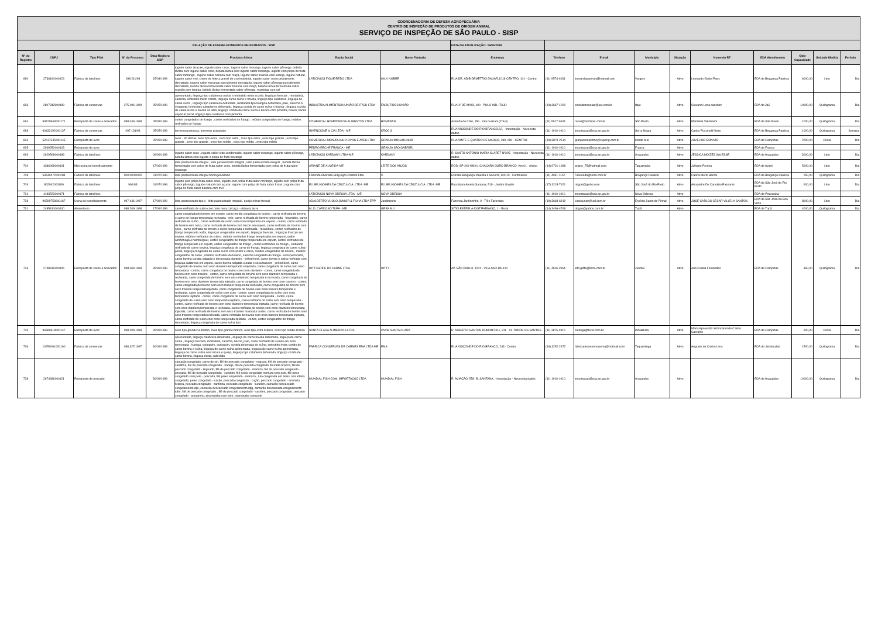| COORDENADORIA DE DEFESA AGROPECUÁRIA CENTRO DE INSPEÇÃO DE PRODUTOS DE ORIGEM ANIMAL SERVIÇO DE INSPEÇÃO DE SÃO PAULO - SISP | | | | | | | | | | | | | | | | | |
| RELAÇÃO DE ESTABELECIMENTOS REGISTRADOS - SISP | | | | | | | | DATA DA ATUALIZAÇÃO: 16/05/2018 | | | | | | | | | |
| Nº do Registro | CNPJ | Tipo POA | Nº do Processo | Data Registro SISP | Produtos Ativos | Razão Social | Nome Fantasia | Endereço | Telefone | E-mail | Município | Situação | Nome do RT | EDA Atendimento | Qtde Capacidade | Unidade Medida | Período |
| 680 | 2736160000129 | Fábrica de laticínios | 098.211/98 | 15/04/1999 | iogurte sabor abacaxi, iogurte sabor coco , iogurte sabor morango, iogurte sabor pêssego, bebida láctea com iogurte sabor coco, bebida láctea com iogurte sabor morango, iogurte com polpa de fruta sabor morango , iogurte sabor banana com maçã, iogurte sabor mamão com laranja, iogurte natural , iogurte sabor mel, creme de leite a granel de uso industrial, iogurte sabor coco parcialmente desnatado, iogurte sabor morango parcialmente desnatado, iogurte sabor pêssego parcialmente desnatado, bebida láctea fermentada sabor banana com maçã, bebida láctea fermentada sabor mamão com laranja, bebida láctea fermentada sabor pêssego, manteiga com sal | LATICINIOS FIGUEIREDO LTDA | MILK NOBRE | RUA DR. ADIB DEMETRIO DAUAR,1018-CENTRO, 101 - Centro | (11) 9574-4031 | leonardopaesvet@hotmail.com | Vargem | Ativo | Leonardo Godoi Paes | EDA de Bragança Paulista | 6000,00 | Litro | Dia |
| 683 | 2807343000198 | Fábrica de conservas | 275.191/1999 | 05/05/1999 | apresuntado, linguiça tipo calabresa cozida e embutido misto cozido, linguiças frescais , mortadela, salsicha, embutido misto cozido, linguiça carne suína e bovina, linguiça tipo calabresa, linguiça de carne suína , linguiça tipo calabresa defumada, mortadela tipo bologna defumada, paio, salsicha à vinagrete, lombo tipo canadense defumado, linguiça cozida de carne suína e bovina , linguiça cozida de carne suína e bovina ao alho, linguiça cozida de carne suína e bovina com pimenta, bacon, bacon especial pernil, linguiça tipo calabresa com pimenta | INDUSTRIA ALIMENTICIA UNIÃO DE ITAJU LTDA | EMBUTIDOS UNIÃO | RUA 1º DE MAIO, 100 - POLO IND. ITAJU | (14) 3667-1200 | embutidosuniao@uol.com.br | Itaju | Ativo | Giovanni Lima sanchez | EDA de Jaú | 10000,00 | Quilograma | Dia |
| 684 | 59470849000171 | Entreposto de carne e derivados | 098.046/1998 | 05/05/1999 | cortes congelados de frango , cortes resfriados de frango , miúdos congelados de frango, miúdos resfriados de frango | COMERCIAL BOMFRAN DE ALIMENTOS LTDA | BOMFRAN | Avenida do Café, 156 - Vila Guarani (Z Sul) | (11) 5017-0444 | roseli@bomfran.com.br | São Paulo | Ativo | Maristela Takahashi | EDA de São Paulo | 1000,00 | Quilograma | Dia |
| 688 | 60432192000137 | Fábrica de conservas | 097.131/98 | 05/05/1999 | torresmo pururuca, torresmo granulado | INVENCIONE & CIA LTDA - ME | KROC S | RUA VISCONDE DO RIO BRANCO,62, - Importação - Necessita dados | (11) 1010-1010 | importacao@cda.sp.gov.br | Serra Negra | Ativo | Carlos Puccinelli Netto | EDA de Bragança Paulista | 1000,00 | Quilograma | Semana |
| 694 | 52617545000145 | Entreposto de ovos | | 26/05/1999 | ovos - 30 dúzias, ovos tipo extra , ovos tipo extra , ovos tipo extra , ovos tipo grande , ovos tipo grande , ovos tipo grande , ovos tipo médio , ovos tipo médio , ovos tipo médio | COMERCIAL MONJOLINHO OVOS E AVES LTDA | GRANJA MONJOLINHO | RUA VINTE E QUATRO DE MARÇO, 289, 289 - CENTRO | (19) 3879-2514 | granjamonjolinho@superig.com.br | Monte Mor | Ativo | JUVELINO BONATO | EDA de Campinas | 2200,00 | Dúzia | Dia |
| 695 | 2949650000103 | Entreposto de ovos | | | | PEDRO RECHE FRANCA - ME | GRANJA SÃO GABRIEL | | (11) 1010-1010 | importacao@cda.sp.gov.br | Franca | Ativo | | EDA de Franca | | | |
| 699 | 2629508000189 | Fábrica de laticínios | | 09/06/1999 | iogurte sabor coco , iogurte sabor leite condensado, iogurte sabor morango, iogurte sabor pêssego, bebida láctea com iogurte e polpa de fruta morango | LATICÍNIOS KARDANY LTDA-ME | KARDANY | R. SANTO ANTONIO MARIA CLARET Nº305, - Importação - Necessita dados | (11) 1010-1010 | importacao@cda.sp.gov.br | Araçatuba | Ativo | JÉSSICA MOIZÉS SALESSE | EDA de Araçatuba | 3000,00 | Litro | Dia |
| 700 | 4386068000101 | Mini usina de beneficiamento | | 17/06/1999 | leite pasteurizado integral , leite pasteurizado integral , leite pasteurizado integral , bebida láctea fermentada com polpa de fruta sabor coco, bebida láctea fermentada com polpa de fruta sabor morango | ARIANE DE ALMEIDA-ME | LEITE DOS ANJOS | ROD. SP-249-KM 01-CHACARA OURO BRANCO, Km 01 - Aleixo | (14) 9701-1088 | ariane_75@hotmail.com | Taquarituba | Ativo | Julhano Pereira | EDA de Avaré | 5000,00 | Litro | Dia |
| 708 | 53540472000284 | Fábrica de laticínios | 000.000/0000 | 01/07/1999 | leite pasteurizado integral homogeneizado | Fazenda Alvorada Brag Agro-Pastoril Ltda | 0 | Estrada Bragança Paulista a Socorro, Km 10 - Curitibanos | (11) 4031-1157 | f.alvorada@terra.com.br | Bragança Paulista | Ativo | Carina Merlo Baroni | EDA de Bragança Paulista | 250,00 | Quilograma | Dia |
| 709 | 862942000189 | Fábrica de laticínios | 968.83 | 01/07/1999 | iogurte com polpa fruta sabor coco, iogurte com polpa fruta sabor morango, iogurte com polpa fruta sabor pêssego, iogurte natural com açucar, iogurte com polpa de fruta sabor frutas , iogurte com polpa de fruta sabor banana com mel | ELISEU GOMES DA CRUZ & CIA. LTDA.-ME | ELISEU GOMES DA CRUZ & CIA. LTDA.-ME | Rua Maria Amelia Santana, 519 - Jardim Urupês | (17) 3215-7621 | riogurt@globo.com | São José do Rio Preto | Ativo | Alexandre De Carvalho Passarini | EDA de São José do Rio Preto | 600,00 | Litro | Dia |
| 724 | 4183523000171 | Fábrica de laticínios | | | | LATICÍNIOS NOVA ODESSA LTDA - ME | NOVA ODESSA | | (11) 1010-1010 | importacao@cda.sp.gov.br | Nova Odessa | Ativo | | EDA de Piracicaba | | | |
| 728 | 96599758000167 | Usina de beneficiamento | 097.441/1997 | 17/09/1999 | leite pasteurizado tipo c , leite pasteurizado integral , queijo minas frescal | ADALBERTO VUOLO JUNIOR & FILHA LTDA EPP | Jardinzinho | Fazenda Jardinzinho, 0 - Três Fazendas | (19) 3668-6919 | vuolojunior@uol.com.br | Espírito Santo do Pinhal | Ativo | JOSE CARLOS CESAR VILLELA SANTOS | EDA de São João da Boa Vista | 8000,00 | Litro | Dia |
| 731 | 2485810000100 | Abatedouro | 098.209/1998 | 17/09/1999 | carne resfriada de suíno com osso meia carcaça - etiqueta lacre | M. D. CARDOSO TUPA - ME | GRANSUI | SITIO ESTRELA-DIST.PARNASO, 1 - Rural | (14) 3496-4768 | drigao@yahoo.com.br | Tupã | Ativo | | EDA de Tupã | 4000,00 | Quilograma | Dia |
| 733 | 2748635000105 | Entreposto de carne e derivados | 098.264/1999 | 30/09/1999 | carne congelada de bovino em espeto, carne moída congelada de bovino , carne resfriada de bovino e carne de frango temperada recheada - role, carne resfriada de bovino temperada - fricandole, carne resfriada de suíno , carne resfriada de suíno sem osso temperada em espeto - cortes, carne resfriada de bovino sem osso, carne resfriada de bovino com bacon em espeto, carne resfriada de bovino com osso , carne resfriada de bovino e suíno temperada e recheada - rocambole, cortes resfriados de frango temperado, kafta, linguiças congeladas em espeto, linguiças frescais , linguiças frescais em espeto, miúdos resfriados de suíno , miúdos resfriados frango temperados em espeto, quibe almôndega e hamburguer, cortes congelados de frango temperada em espeto, cortes resfriados de frango temperado em espeto, cortes congelados de frango , cortes resfriados de frango , embutido resfriado de carne bovina, linguiça congelada de carne de frango, linguiça congelada de carne suína - pernil, linguiça congelada de carne suína com azeite e salsa, miúdos congelados de bovino , miúdos congelados de suíno , miúdos resfriados de bovino, salsicha congelada de frango - reinspecionada, carne bovina curada salgada e dessecada dianteiro - jerked beef, carne bovina e suína resfriada com linguiça calabresa em espeto, carne bovina salgada curada e seca traseiro - jerked beef, carne congelada de bovino com osso dianteiro temperada e injetada, carne congelada de suíno com osso temperada - cortes, carne congelada de bovino com osso dianteiro - cortes, carne congelada de bovino com osso traseiro - cortes, carne congelada de bovino sem osso dianteiro temperada e recheada, carne congelada de bovino sem osso dianteiro temperada e recheada, carne congelada de bovino sem osso dianteiro temperada injetado, carne congelada de bovino sem osso traseiro - cortes, carne congelada de bovino sem osso traseiro temperada recheada, carne congelada de bovino sem osso traseiro temperada injetada, carne congelada de bovino sem osso traseiro temperada e recheada, carne congelada de suíno com osso - cortes, carne congelada de suíno com osso temperada injetada - cortes, carne congelada de suíno sem osso temperada - cortes, carne congelada de suíno sem osso temperada injetada, carne resfriada de suíno sem osso temperada - cortes, carne resfriada de bovino com osso dianteiro temperada injetada, carne resfriada de bovino sem osso dianteira temperada e recheada, carne resfriada de bovino sem osso dianteiro temperada injetada, carne resfriada de bovino sem osso traseiro maturada cortes, carne resfriada de bovino sem osso traseiro temperada recheada, carne resfriada de bovino sem osso traseiro temperada injetado, carne resfriada de suíno com osso temperada injetada - cortes, cortes congelados de frango temperado, linguiça congelada de carne suína tipo | IOTTI GRIFE DA CARNE LTDA | IOTTI | AV. SÃO PAULO, 1201 - VILA SAO PAULO | (11) 4526-2064 | iotti.griffe@terra.com.br | Jundiaí | Ativo | Ana Cecilia Fernandes | EDA de Campinas | 350,00 | Quilograma | Dia |
| 735 | 96580618000147 | Entreposto de ovos | 098.206/1998 | 30/09/1999 | ovos tipo grande vermelho, ovos tipo grande branco, ovos tipo extra branco, ovos tipo médio branco | SANTA CLARA ALIMENTOS LTDA | OVOS SANTA CLARA | R. ALBERTO SANTOS DUMONT,311, 311 - VL TODOS OS SANTOS | (11) 3875-4915 | calonga@terra.com.br | Indaiatuba | Ativo | Maria Aparecida Schincariol de Castro Carvalho | EDA de Campinas | 600,00 | Dúzia | Dia |
| 736 | 10250061000160 | Fábrica de conservas | 098.327/1997 | 30/09/1999 | apresuntado, linguiça calabresa defumada , linguiça de carne bovina defumada, linguiça de carne suína , linguiça toscana, mortadela, salsicha, bacon, paio, carne resfriada de suínos em osso temperada - barriga, codeguim, codeguim, costela defumada de suíno, embutido misto cozido de carne bovina e suína, linguiça de carne suína apimentada, linguiça de carne suína apimentada, linguiça de carne suína com rúcula e queijo, linguiça tipo calabresa defumada, linguiça cozida de carne bovina, linguiça mista, salsichão | FABRICA CONSERVAS DE CARNES EMA LTDA ME | EMA | RUA VISCONDE DO RIO BRANCO, 243 - Centro | (16) 3252-2672 | fabricadeconservasema@hotmail.com | Taquaritinga | Ativo | Augusto de Castro Lima | EDA de Jaboticabal | 1500,00 | Quilograma | Dia |
| 738 | 2674686000121 | Entreposto de pescado | | 30/09/1999 | camarão congelado, carne de siri, filé de pescado congelado - mapara, filé de pescado congelado - sardinha, filé de pescado congelado - badejo, filé de pescado congelado dourada branca, filé de pescado congelado - linguado, filé de pescado congelado - merluza, filé de pescado congelado - pescada, filé de pescado congelado - surubim, filé peixe congelado merluza sem pele, filé peixe congelado sem pele - pescada, filé peixe empanado - merluza , lula congelada em aneis, lula inteira congelada, peixe congelado - cação, pescado congelado - cação, pescado congelado - dourada branca, pescado congelado - sardinha, pescado congelado - surubim, camarão descascado congelamento iqfc, camarão descascado congelamento iqfg, camarão descascado congelamento iqfm, filé de pescado congelado , filé de pescado congelado - sashimi, pescado congelado, pescado congelado - porquinho, piramutaba com pele, piramutaba sem pele | MUNDIAL FISH COM. IMPORTAÇÃO LTDA | MUNDIAL FISH | R. AVIAÇÃO, 558- B. SANTANA, - Importação - Necessita dados | (11) 1010-1010 | importacao@cda.sp.gov.br | Araçatuba | Ativo | | EDA de Araçatuba | 10000,00 | Quilograma | Dia |